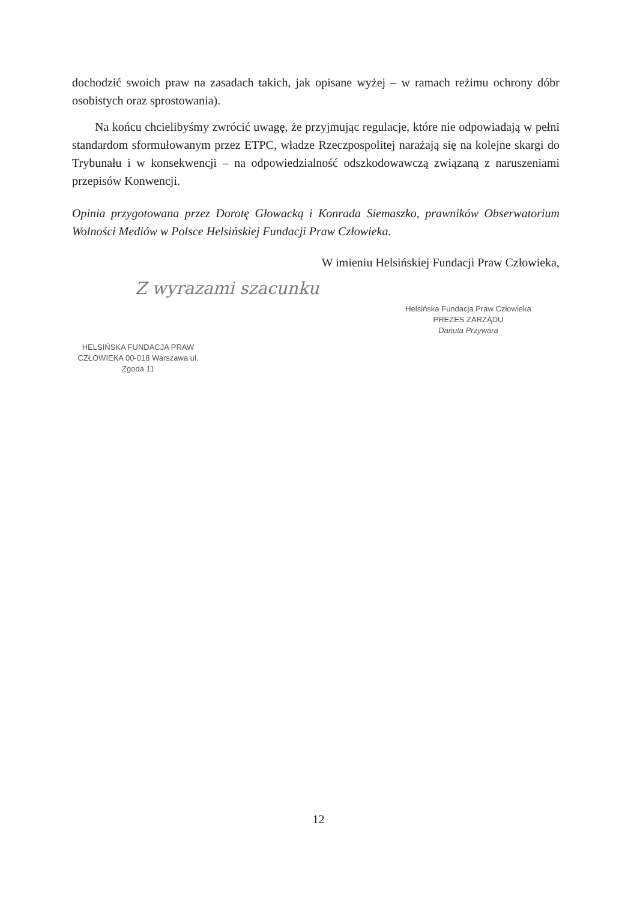dochodzić swoich praw na zasadach takich, jak opisane wyżej – w ramach reżimu ochrony dóbr osobistych oraz sprostowania).
Na końcu chcielibyśmy zwrócić uwagę, że przyjmując regulacje, które nie odpowiadają w pełni standardom sformułowanym przez ETPC, władze Rzeczpospolitej narażają się na kolejne skargi do Trybunału i w konsekwencji – na odpowiedzialność odszkodowawczą związaną z naruszeniami przepisów Konwencji.
Opinia przygotowana przez Dorotę Głowacką i Konrada Siemaszko, prawników Obserwatorium Wolności Mediów w Polsce Helsińskiej Fundacji Praw Człowieka.
W imieniu Helsińskiej Fundacji Praw Człowieka,
Z wyrazami szacunku
Helsińska Fundacja Praw Człowieka
PREZES ZARZĄDU
Danuta Przywara
HELSIŃSKA FUNDACJA PRAW CZŁOWIEKA 00-018 Warszawa ul. Zgoda 11
12